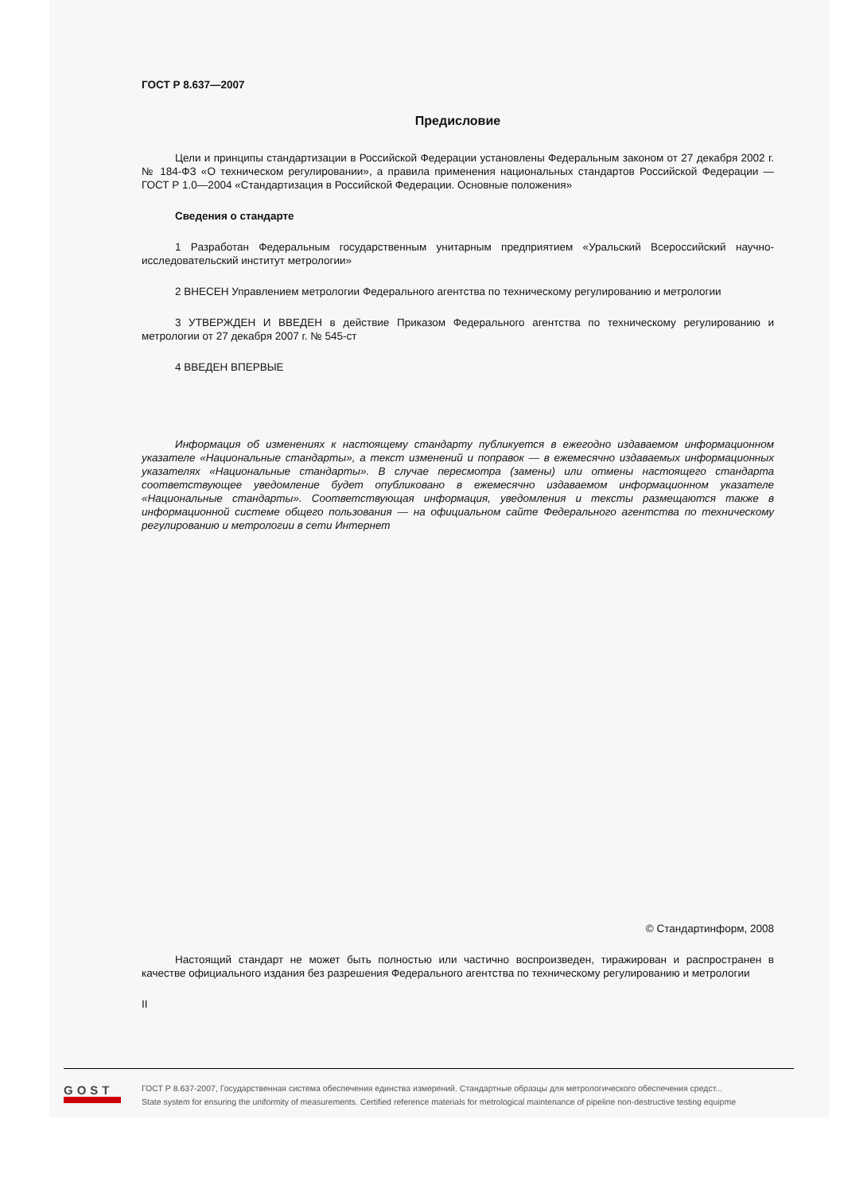ГОСТ Р 8.637—2007
Предисловие
Цели и принципы стандартизации в Российской Федерации установлены Федеральным законом от 27 декабря 2002 г. № 184-ФЗ «О техническом регулировании», а правила применения национальных стандартов Российской Федерации — ГОСТ Р 1.0—2004 «Стандартизация в Российской Федерации. Основные положения»
Сведения о стандарте
1 Разработан Федеральным государственным унитарным предприятием «Уральский Всероссийский научно-исследовательский институт метрологии»
2 ВНЕСЕН Управлением метрологии Федерального агентства по техническому регулированию и метрологии
3 УТВЕРЖДЕН И ВВЕДЕН в действие Приказом Федерального агентства по техническому регулированию и метрологии от 27 декабря 2007 г. № 545-ст
4 ВВЕДЕН ВПЕРВЫЕ
Информация об изменениях к настоящему стандарту публикуется в ежегодно издаваемом информационном указателе «Национальные стандарты», а текст изменений и поправок — в ежемесячно издаваемых информационных указателях «Национальные стандарты». В случае пересмотра (замены) или отмены настоящего стандарта соответствующее уведомление будет опубликовано в ежемесячно издаваемом информационном указателе «Национальные стандарты». Соответствующая информация, уведомления и тексты размещаются также в информационной системе общего пользования — на официальном сайте Федерального агентства по техническому регулированию и метрологии в сети Интернет
© Стандартинформ, 2008
Настоящий стандарт не может быть полностью или частично воспроизведен, тиражирован и распространен в качестве официального издания без разрешения Федерального агентства по техническому регулированию и метрологии
II
GOST
ГОСТ Р 8.637-2007, Государственная система обеспечения единства измерений. Стандартные образцы для метрологического обеспечения средст...
State system for ensuring the uniformity of measurements. Certified reference materials for metrological maintenance of pipeline non-destructive testing equipme